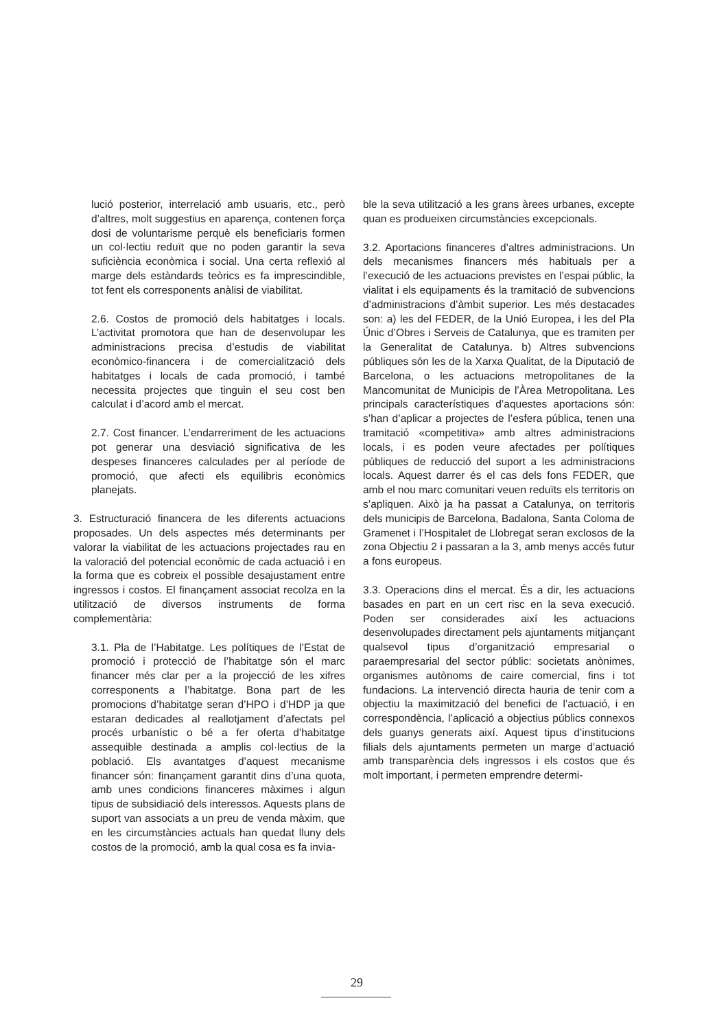lució posterior, interrelació amb usuaris, etc., però d’altres, molt suggestius en aparença, contenen força dosi de voluntarisme perquè els beneficiaris formen un col·lectiu reduït que no poden garantir la seva suficiència econòmica i social. Una certa reflexió al marge dels estàndards teòrics es fa imprescindible, tot fent els corresponents anàlisi de viabilitat.
2.6. Costos de promoció dels habitatges i locals. L’activitat promotora que han de desenvolupar les administracions precisa d’estudis de viabilitat econòmico-financera i de comercialització dels habitatges i locals de cada promoció, i també necessita projectes que tinguin el seu cost ben calculat i d’acord amb el mercat.
2.7. Cost financer. L’endarreriment de les actuacions pot generar una desviació significativa de les despeses financeres calculades per al període de promoció, que afecti els equilibris econòmics planejats.
3. Estructuració financera de les diferents actuacions proposades. Un dels aspectes més determinants per valorar la viabilitat de les actuacions projectades rau en la valoració del potencial econòmic de cada actuació i en la forma que es cobreix el possible desajustament entre ingressos i costos. El finançament associat recolza en la utilització de diversos instruments de forma complementària:
3.1. Pla de l’Habitatge. Les polítiques de l’Estat de promoció i protecció de l’habitatge són el marc financer més clar per a la projecció de les xifres corresponents a l’habitatge. Bona part de les promocions d’habitatge seran d’HPO i d’HDP ja que estaran dedicades al reallotjament d’afectats pel procés urbanístic o bé a fer oferta d’habitatge assequible destinada a amplis col·lectius de la població. Els avantatges d’aquest mecanisme financer són: finançament garantit dins d’una quota, amb unes condicions financeres màximes i algun tipus de subsidiació dels interessos. Aquests plans de suport van associats a un preu de venda màxim, que en les circumstàncies actuals han quedat lluny dels costos de la promoció, amb la qual cosa es fa invia-
ble la seva utilització a les grans àrees urbanes, excepte quan es produeixen circumstàncies excepcionals.
3.2. Aportacions financeres d’altres administracions. Un dels mecanismes financers més habituals per a l’execució de les actuacions previstes en l’espai públic, la vialitat i els equipaments és la tramitació de subvencions d’administracions d’àmbit superior. Les més destacades son: a) les del FEDER, de la Unió Europea, i les del Pla Únic d’Obres i Serveis de Catalunya, que es tramiten per la Generalitat de Catalunya. b) Altres subvencions públiques són les de la Xarxa Qualitat, de la Diputació de Barcelona, o les actuacions metropolitanes de la Mancomunitat de Municipis de l’Àrea Metropolitana. Les principals característiques d’aquestes aportacions són: s’han d’aplicar a projectes de l’esfera pública, tenen una tramitació «competitiva» amb altres administracions locals, i es poden veure afectades per polítiques públiques de reducció del suport a les administracions locals. Aquest darrer és el cas dels fons FEDER, que amb el nou marc comunitari veuen reduïts els territoris on s’apliquen. Això ja ha passat a Catalunya, on territoris dels municipis de Barcelona, Badalona, Santa Coloma de Gramenet i l’Hospitalet de Llobregat seran exclosos de la zona Objectiu 2 i passaran a la 3, amb menys accés futur a fons europeus.
3.3. Operacions dins el mercat. És a dir, les actuacions basades en part en un cert risc en la seva execució. Poden ser considerades així les actuacions desenvolupades directament pels ajuntaments mitjançant qualsevol tipus d’organització empresarial o paraempresarial del sector públic: societats anònimes, organismes autònoms de caire comercial, fins i tot fundacions. La intervenció directa hauria de tenir com a objectiu la maximització del benefici de l’actuació, i en correspondència, l’aplicació a objectius públics connexos dels guanys generats així. Aquest tipus d’institucions filials dels ajuntaments permeten un marge d’actuació amb transparència dels ingressos i els costos que és molt important, i permeten emprendre determi-
29